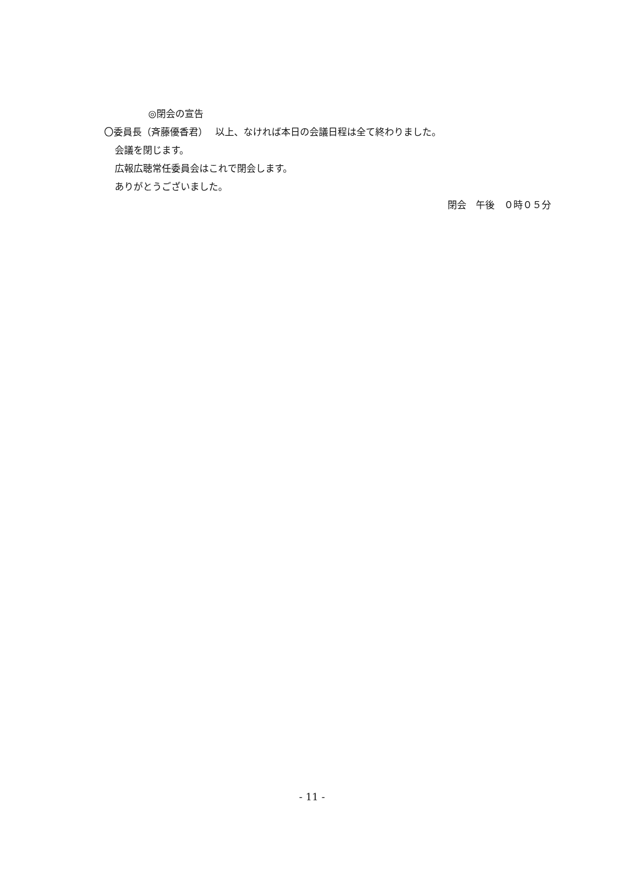◎閉会の宣告
〇委員長（斉藤優香君）　 以上、なければ本日の会議日程は全て終わりました。
会議を閉じます。
広報広聴常任委員会はこれで閉会します。
ありがとうございました。
閉会　午後　０時０５分
- 11 -